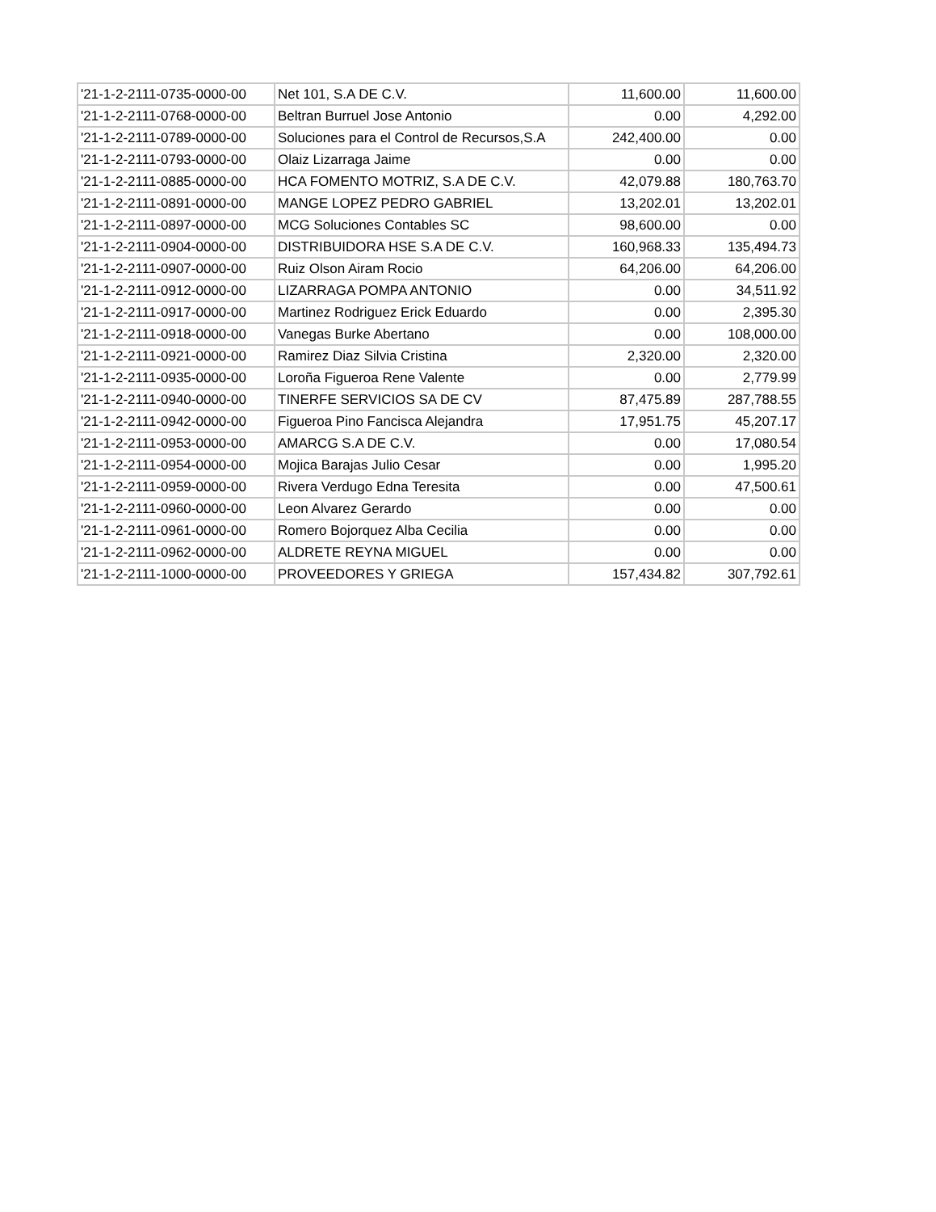| '21-1-2-2111-0735-0000-00 | Net 101, S.A DE C.V. | 11,600.00 | 11,600.00 |
| '21-1-2-2111-0768-0000-00 | Beltran Burruel Jose Antonio | 0.00 | 4,292.00 |
| '21-1-2-2111-0789-0000-00 | Soluciones para el Control de Recursos,S.A | 242,400.00 | 0.00 |
| '21-1-2-2111-0793-0000-00 | Olaiz Lizarraga Jaime | 0.00 | 0.00 |
| '21-1-2-2111-0885-0000-00 | HCA FOMENTO MOTRIZ, S.A DE C.V. | 42,079.88 | 180,763.70 |
| '21-1-2-2111-0891-0000-00 | MANGE LOPEZ PEDRO GABRIEL | 13,202.01 | 13,202.01 |
| '21-1-2-2111-0897-0000-00 | MCG Soluciones Contables SC | 98,600.00 | 0.00 |
| '21-1-2-2111-0904-0000-00 | DISTRIBUIDORA HSE S.A DE C.V. | 160,968.33 | 135,494.73 |
| '21-1-2-2111-0907-0000-00 | Ruiz Olson Airam Rocio | 64,206.00 | 64,206.00 |
| '21-1-2-2111-0912-0000-00 | LIZARRAGA POMPA ANTONIO | 0.00 | 34,511.92 |
| '21-1-2-2111-0917-0000-00 | Martinez Rodriguez Erick Eduardo | 0.00 | 2,395.30 |
| '21-1-2-2111-0918-0000-00 | Vanegas Burke Abertano | 0.00 | 108,000.00 |
| '21-1-2-2111-0921-0000-00 | Ramirez Diaz Silvia Cristina | 2,320.00 | 2,320.00 |
| '21-1-2-2111-0935-0000-00 | Loroña Figueroa Rene Valente | 0.00 | 2,779.99 |
| '21-1-2-2111-0940-0000-00 | TINERFE SERVICIOS SA DE CV | 87,475.89 | 287,788.55 |
| '21-1-2-2111-0942-0000-00 | Figueroa Pino Fancisca Alejandra | 17,951.75 | 45,207.17 |
| '21-1-2-2111-0953-0000-00 | AMARCG S.A DE C.V. | 0.00 | 17,080.54 |
| '21-1-2-2111-0954-0000-00 | Mojica Barajas Julio Cesar | 0.00 | 1,995.20 |
| '21-1-2-2111-0959-0000-00 | Rivera Verdugo Edna Teresita | 0.00 | 47,500.61 |
| '21-1-2-2111-0960-0000-00 | Leon Alvarez Gerardo | 0.00 | 0.00 |
| '21-1-2-2111-0961-0000-00 | Romero Bojorquez Alba Cecilia | 0.00 | 0.00 |
| '21-1-2-2111-0962-0000-00 | ALDRETE REYNA MIGUEL | 0.00 | 0.00 |
| '21-1-2-2111-1000-0000-00 | PROVEEDORES Y GRIEGA | 157,434.82 | 307,792.61 |